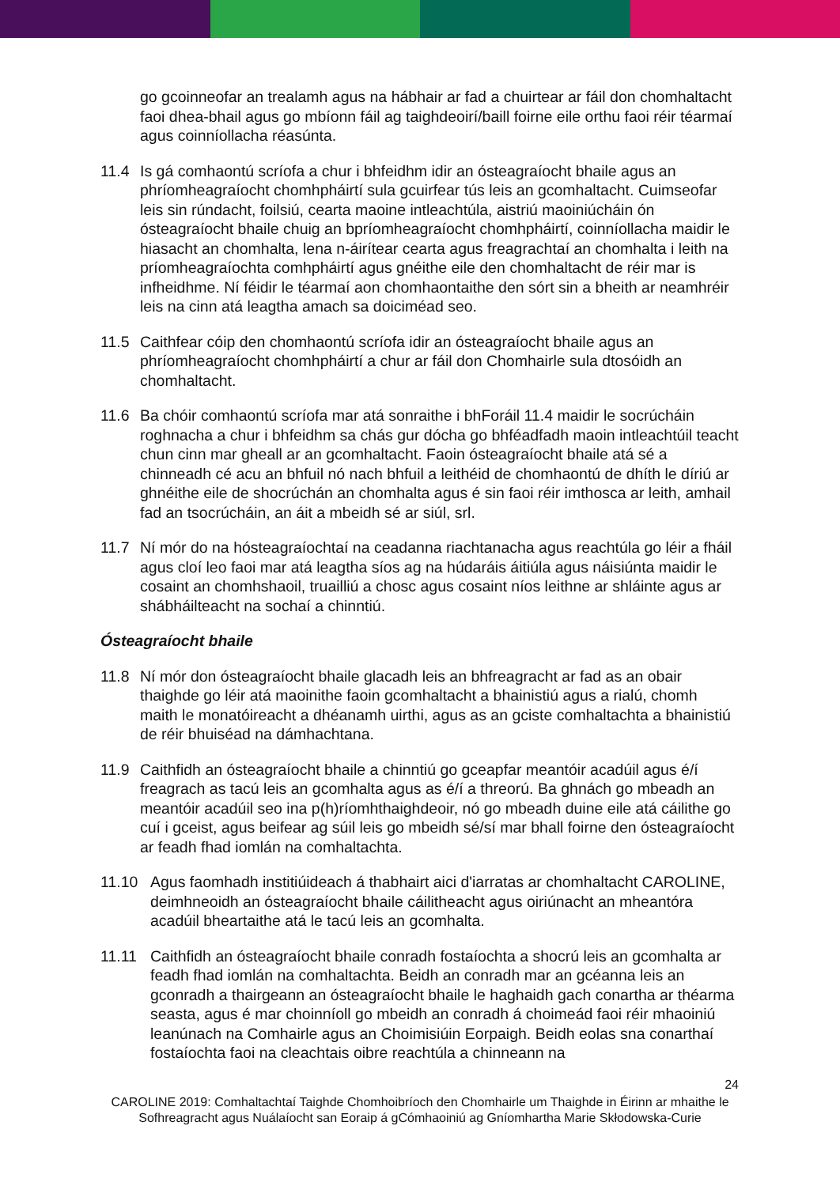go gcoinneofar an trealamh agus na hábhair ar fad a chuirtear ar fáil don chomhaltacht faoi dhea-bhail agus go mbíonn fáil ag taighdeoirí/baill foirne eile orthu faoi réir téarmaí agus coinníollacha réasúnta.
11.4 Is gá comhaontú scríofa a chur i bhfeidhm idir an ósteagraíocht bhaile agus an phríomheagraíocht chomhpháirtí sula gcuirfear tús leis an gcomhaltacht. Cuimseofar leis sin rúndacht, foilsiú, cearta maoine intleachtúla, aistriú maoiniúcháin ón ósteagraíocht bhaile chuig an bpríomheagraíocht chomhpháirtí, coinníollacha maidir le hiasacht an chomhalta, lena n-áirítear cearta agus freagrachtaí an chomhalta i leith na príomheagraíochta comhpháirtí agus gnéithe eile den chomhaltacht de réir mar is infheidhme. Ní féidir le téarmaí aon chomhaontaithe den sórt sin a bheith ar neamhréir leis na cinn atá leagtha amach sa doiciméad seo.
11.5 Caithfear cóip den chomhaontú scríofa idir an ósteagraíocht bhaile agus an phríomheagraíocht chomhpháirtí a chur ar fáil don Chomhairle sula dtosóidh an chomhaltacht.
11.6 Ba chóir comhaontú scríofa mar atá sonraithe i bhForáil 11.4 maidir le socrúcháin roghnacha a chur i bhfeidhm sa chás gur dócha go bhféadfadh maoin intleachtúil teacht chun cinn mar gheall ar an gcomhaltacht. Faoin ósteagraíocht bhaile atá sé a chinneadh cé acu an bhfuil nó nach bhfuil a leithéid de chomhaontú de dhíth le díriú ar ghnéithe eile de shocrúchán an chomhalta agus é sin faoi réir imthosca ar leith, amhail fad an tsocrúcháin, an áit a mbeidh sé ar siúl, srl.
11.7 Ní mór do na hósteagraíochtaí na ceadanna riachtanacha agus reachtúla go léir a fháil agus cloí leo faoi mar atá leagtha síos ag na húdaráis áitiúla agus náisiúnta maidir le cosaint an chomhshaoil, truailliú a chosc agus cosaint níos leithne ar shláinte agus ar shábháilteacht na sochaí a chinntiú.
Ósteagraíocht bhaile
11.8 Ní mór don ósteagraíocht bhaile glacadh leis an bhfreagracht ar fad as an obair thaighde go léir atá maoinithe faoin gcomhaltacht a bhainistiú agus a rialú, chomh maith le monatóireacht a dhéanamh uirthi, agus as an gciste comhaltachta a bhainistiú de réir bhuiséad na dámhachtana.
11.9 Caithfidh an ósteagraíocht bhaile a chinntiú go gceapfar meantóir acadúil agus é/í freagrach as tacú leis an gcomhalta agus as é/í a threorú. Ba ghnách go mbeadh an meantóir acadúil seo ina p(h)ríomhthaighdeoir, nó go mbeadh duine eile atá cáilithe go cuí i gceist, agus beifear ag súil leis go mbeidh sé/sí mar bhall foirne den ósteagraíocht ar feadh fhad iomlán na comhaltachta.
11.10 Agus faomhadh institiúideach á thabhairt aici d'iarratas ar chomhaltacht CAROLINE, deimhneoidh an ósteagraíocht bhaile cáilitheacht agus oiriúnacht an mheantóra acadúil bheartaithe atá le tacú leis an gcomhalta.
11.11 Caithfidh an ósteagraíocht bhaile conradh fostaíochta a shocrú leis an gcomhalta ar feadh fhad iomlán na comhaltachta. Beidh an conradh mar an gcéanna leis an gconradh a thairgeann an ósteagraíocht bhaile le haghaidh gach conartha ar théarma seasta, agus é mar choinníoll go mbeidh an conradh á choimeád faoi réir mhaoiniú leanúnach na Comhairle agus an Choimisiúin Eorpaigh. Beidh eolas sna conarthaí fostaíochta faoi na cleachtais oibre reachtúla a chinneann na
24
CAROLINE 2019: Comhaltachtaí Taighde Chomhoibríoch den Chomhairle um Thaighde in Éirinn ar mhaithe le Sofhreagracht agus Nuálaíocht san Eoraip á gCómhaoiniú ag Gníomhartha Marie Skłodowska-Curie